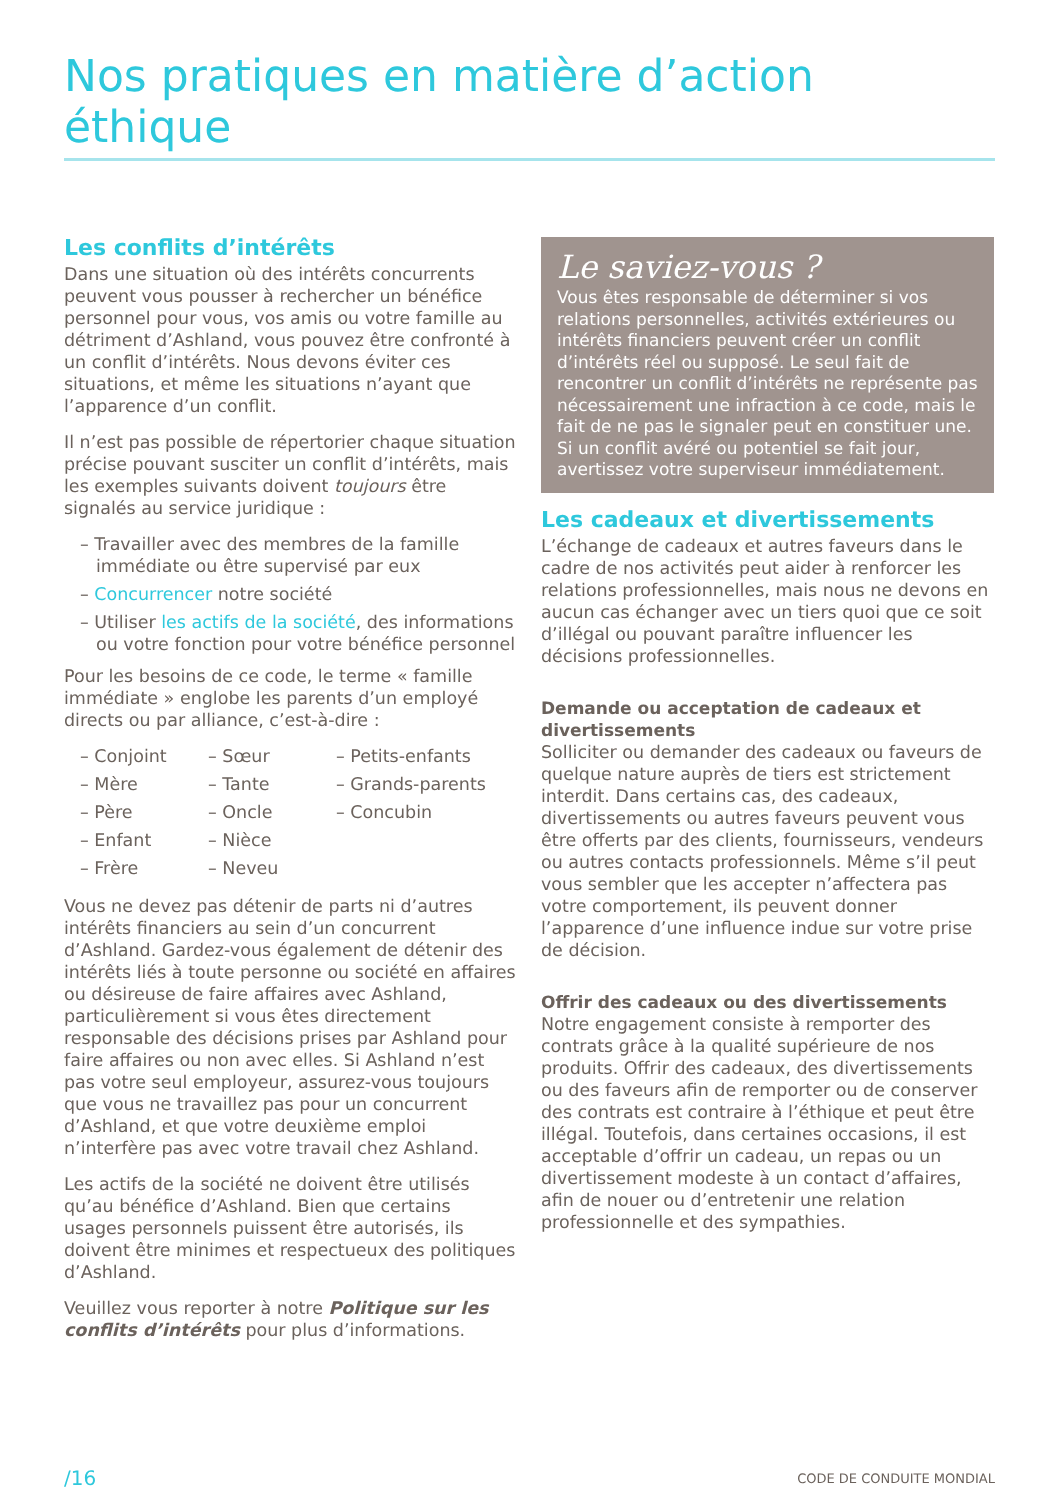Nos pratiques en matière d’action éthique
Les conflits d’intérêts
Dans une situation où des intérêts concurrents peuvent vous pousser à rechercher un bénéfice personnel pour vous, vos amis ou votre famille au détriment d’Ashland, vous pouvez être confronté à un conflit d’intérêts. Nous devons éviter ces situations, et même les situations n’ayant que l’apparence d’un conflit.
Il n’est pas possible de répertorier chaque situation précise pouvant susciter un conflit d’intérêts, mais les exemples suivants doivent toujours être signalés au service juridique :
– Travailler avec des membres de la famille immédiate ou être supervisé par eux
– Concurrencer notre société
– Utiliser les actifs de la société, des informations ou votre fonction pour votre bénéfice personnel
Pour les besoins de ce code, le terme « famille immédiate » englobe les parents d’un employé directs ou par alliance, c’est-à-dire :
– Conjoint – Sœur – Petits-enfants – Mère – Tante – Grands-parents – Père – Oncle – Concubin – Enfant – Nièce – Frère – Neveu
Vous ne devez pas détenir de parts ni d’autres intérêts financiers au sein d’un concurrent d’Ashland. Gardez-vous également de détenir des intérêts liés à toute personne ou société en affaires ou désireuse de faire affaires avec Ashland, particulièrement si vous êtes directement responsable des décisions prises par Ashland pour faire affaires ou non avec elles. Si Ashland n’est pas votre seul employeur, assurez-vous toujours que vous ne travaillez pas pour un concurrent d’Ashland, et que votre deuxième emploi n’interfère pas avec votre travail chez Ashland.
Les actifs de la société ne doivent être utilisés qu’au bénéfice d’Ashland. Bien que certains usages personnels puissent être autorisés, ils doivent être minimes et respectueux des politiques d’Ashland.
Veuillez vous reporter à notre Politique sur les conflits d’intérêts pour plus d’informations.
Le saviez-vous ?
Vous êtes responsable de déterminer si vos relations personnelles, activités extérieures ou intérêts financiers peuvent créer un conflit d’intérêts réel ou supposé. Le seul fait de rencontrer un conflit d’intérêts ne représente pas nécessairement une infraction à ce code, mais le fait de ne pas le signaler peut en constituer une. Si un conflit avéré ou potentiel se fait jour, avertissez votre superviseur immédiatement.
Les cadeaux et divertissements
L’échange de cadeaux et autres faveurs dans le cadre de nos activités peut aider à renforcer les relations professionnelles, mais nous ne devons en aucun cas échanger avec un tiers quoi que ce soit d’illégal ou pouvant paraître influencer les décisions professionnelles.
Demande ou acceptation de cadeaux et divertissements
Solliciter ou demander des cadeaux ou faveurs de quelque nature auprès de tiers est strictement interdit. Dans certains cas, des cadeaux, divertissements ou autres faveurs peuvent vous être offerts par des clients, fournisseurs, vendeurs ou autres contacts professionnels. Même s’il peut vous sembler que les accepter n’affectera pas votre comportement, ils peuvent donner l’apparence d’une influence indue sur votre prise de décision.
Offrir des cadeaux ou des divertissements
Notre engagement consiste à remporter des contrats grâce à la qualité supérieure de nos produits. Offrir des cadeaux, des divertissements ou des faveurs afin de remporter ou de conserver des contrats est contraire à l’éthique et peut être illégal. Toutefois, dans certaines occasions, il est acceptable d’offrir un cadeau, un repas ou un divertissement modeste à un contact d’affaires, afin de nouer ou d’entretenir une relation professionnelle et des sympathies.
/16 CODE DE CONDUITE MONDIAL